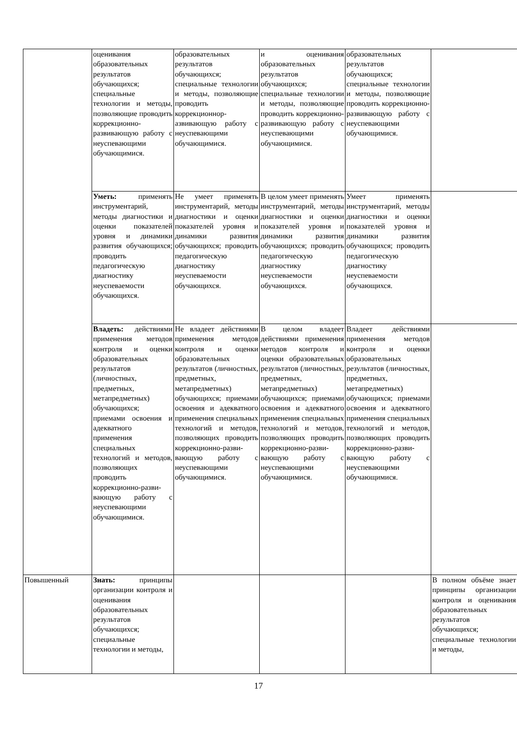| | оценивания образовательных результатов обучающихся; специальные технологии и методы, позволяющие проводить коррекционно-развивающую работу с неуспевающими обучающимися. | образовательных результатов обучающихся; специальные технологии и методы, позволяющие проводить коррекционнор-азвивающую работу с неуспевающими обучающимися. | и оценивания образовательных результатов обучающихся; специальные технологии и методы, позволяющие проводить коррекционно-развивающую работу с неуспевающими обучающимися. | образовательных результатов обучающихся; специальные технологии и методы, позволяющие проводить коррекционно-развивающую работу с неуспевающими обучающимися. | |
| | Уметь: применять инструментарий, методы диагностики и оценки показателей уровня и динамики развития обучающихся; проводить педагогическую диагностику неуспеваемости обучающихся. | Не умеет применять инструментарий, методы диагностики и оценки показателей уровня и динамики развития обучающихся; проводить педагогическую диагностику неуспеваемости обучающихся. | В целом умеет применять инструментарий, методы диагностики и оценки показателей уровня и динамики развития обучающихся; проводить педагогическую диагностику неуспеваемости обучающихся. | Умеет применять инструментарий, методы диагностики и оценки показателей уровня и динамики развития обучающихся; проводить педагогическую диагностику неуспеваемости обучающихся. | |
| | Владеть: действиями применения методов контроля и оценки образовательных результатов (личностных, предметных, метапредметных) обучающихся; приемами освоения и адекватного применения специальных технологий и методов, позволяющих проводить коррекционно-разви-вающую работу с неуспевающими обучающимися. | Не владеет действиями применения методов контроля и оценки образовательных результатов (личностных, предметных, метапредметных) обучающихся; приемами освоения и адекватного применения специальных технологий и методов, позволяющих проводить коррекционно-разви-вающую работу с неуспевающими обучающимися. | В целом владеет действиями применения методов контроля и оценки образовательных результатов (личностных, предметных, метапредметных) обучающихся; приемами освоения и адекватного применения специальных технологий и методов, позволяющих проводить коррекционно-разви-вающую работу с неуспевающими обучающимися. | Владеет действиями применения методов контроля и оценки образовательных результатов (личностных, предметных, метапредметных) обучающихся; приемами освоения и адекватного применения специальных технологий и методов, позволяющих проводить коррекционно-разви-вающую работу с неуспевающими обучающимися. | |
| Повышенный | Знать: принципы организации контроля и оценивания образовательных результатов обучающихся; специальные технологии и методы, | | | | В полном объёме знает принципы организации контроля и оценивания образовательных результатов обучающихся; специальные технологии и методы, |
17